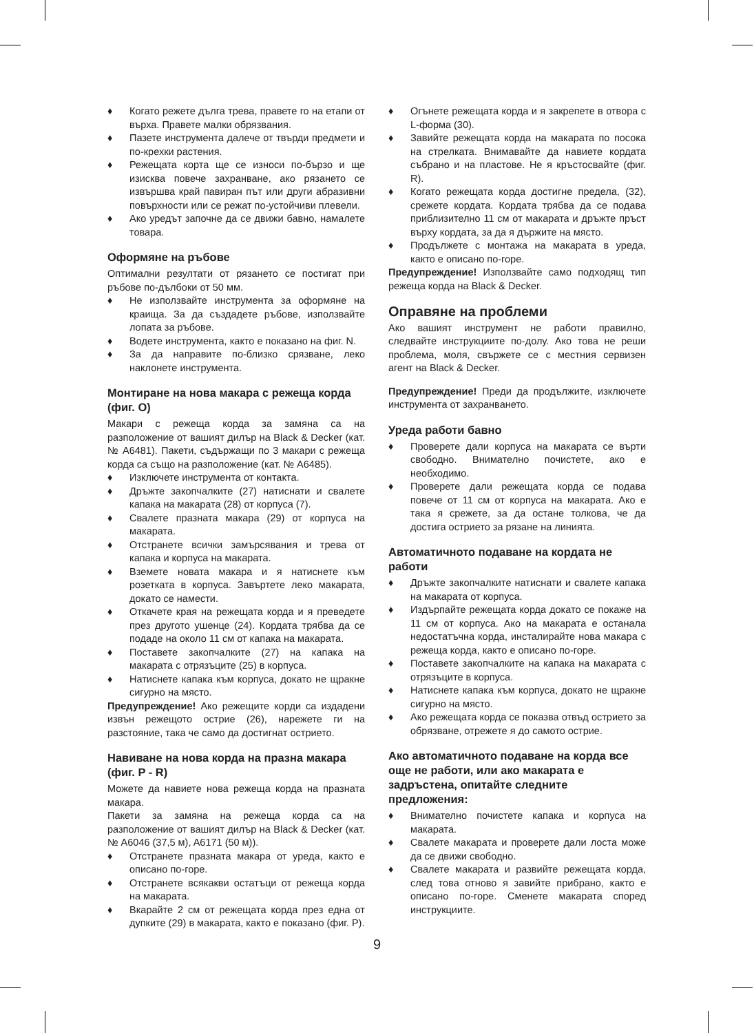♦ Когато режете дълга трева, правете го на етапи от върха. Правете малки обрязвания.
♦ Пазете инструмента далече от твърди предмети и по-крехки растения.
♦ Режещата корта ще се износи по-бързо и ще изисква повече захранване, ако рязането се извършва край павиран път или други абразивни повърхности или се режат по-устойчиви плевели.
♦ Ако уредът започне да се движи бавно, намалете товара.
Оформяне на ръбове
Оптимални резултати от рязането се постигат при ръбове по-дълбоки от 50 мм.
♦ Не използвайте инструмента за оформяне на краища. За да създадете ръбове, използвайте лопата за ръбове.
♦ Водете инструмента, както е показано на фиг. N.
♦ За да направите по-близко срязване, леко наклонете инструмента.
Монтиране на нова макара с режеща корда (фиг. O)
Макари с режеща корда за замяна са на разположение от вашият дилър на Black & Decker (кат. № A6481). Пакети, съдържащи по 3 макари с режеща корда са също на разположение (кат. № A6485).
♦ Изключете инструмента от контакта.
♦ Дръжте закопчалките (27) натиснати и свалете капака на макарата (28) от корпуса (7).
♦ Свалете празната макара (29) от корпуса на макарата.
♦ Отстранете всички замърсявания и трева от капака и корпуса на макарата.
♦ Вземете новата макара и я натиснете към розетката в корпуса. Завъртете леко макарата, докато се намести.
♦ Откачете края на режещата корда и я преведете през другото ушенце (24). Кордата трябва да се подаде на около 11 см от капака на макарата.
♦ Поставете закопчалките (27) на капака на макарата с отрязъците (25) в корпуса.
♦ Натиснете капака към корпуса, докато не щракне сигурно на място.
Предупреждение! Ако режещите корди са издадени извън режещото острие (26), нарежете ги на разстояние, така че само да достигнат острието.
Навиване на нова корда на празна макара (фиг. P - R)
Можете да навиете нова режеща корда на празната макара.
Пакети за замяна на режеща корда са на разположение от вашият дилър на Black & Decker (кат. № A6046 (37,5 м), A6171 (50 м)).
♦ Отстранете празната макара от уреда, както е описано по-горе.
♦ Отстранете всякакви остатъци от режеща корда на макарата.
♦ Вкарайте 2 см от режещата корда през една от дупките (29) в макарата, както е показано (фиг. P).
♦ Огънете режещата корда и я закрепете в отвора с L-форма (30).
♦ Завийте режещата корда на макарата по посока на стрелката. Внимавайте да навиете кордата събрано и на пластове. Не я кръстосвайте (фиг. R).
♦ Когато режещата корда достигне предела, (32), срежете кордата. Кордата трябва да се подава приблизително 11 см от макарата и дръжте пръст върху кордата, за да я държите на място.
♦ Продължете с монтажа на макарата в уреда, както е описано по-горе.
Предупреждение! Използвайте само подходящ тип режеща корда на Black & Decker.
Оправяне на проблеми
Ако вашият инструмент не работи правилно, следвайте инструкциите по-долу. Ако това не реши проблема, моля, свържете се с местния сервизен агент на Black & Decker.
Предупреждение! Преди да продължите, изключете инструмента от захранването.
Уреда работи бавно
♦ Проверете дали корпуса на макарата се върти свободно. Внимателно почистете, ако е необходимо.
♦ Проверете дали режещата корда се подава повече от 11 см от корпуса на макарата. Ако е така я срежете, за да остане толкова, че да достига острието за рязане на линията.
Автоматичното подаване на кордата не работи
♦ Дръжте закопчалките натиснати и свалете капака на макарата от корпуса.
♦ Издърпайте режещата корда докато се покаже на 11 см от корпуса. Ако на макарата е останала недостатъчна корда, инсталирайте нова макара с режеща корда, както е описано по-горе.
♦ Поставете закопчалките на капака на макарата с отрязъците в корпуса.
♦ Натиснете капака към корпуса, докато не щракне сигурно на място.
♦ Ако режещата корда се показва отвъд острието за обрязване, отрежете я до самото острие.
Ако автоматичното подаване на корда все още не работи, или ако макарата е задръстена, опитайте следните предложения:
♦ Внимателно почистете капака и корпуса на макарата.
♦ Свалете макарата и проверете дали лоста може да се движи свободно.
♦ Свалете макарата и развийте режещата корда, след това отново я завийте прибрано, както е описано по-горе. Сменете макарата според инструкциите.
9